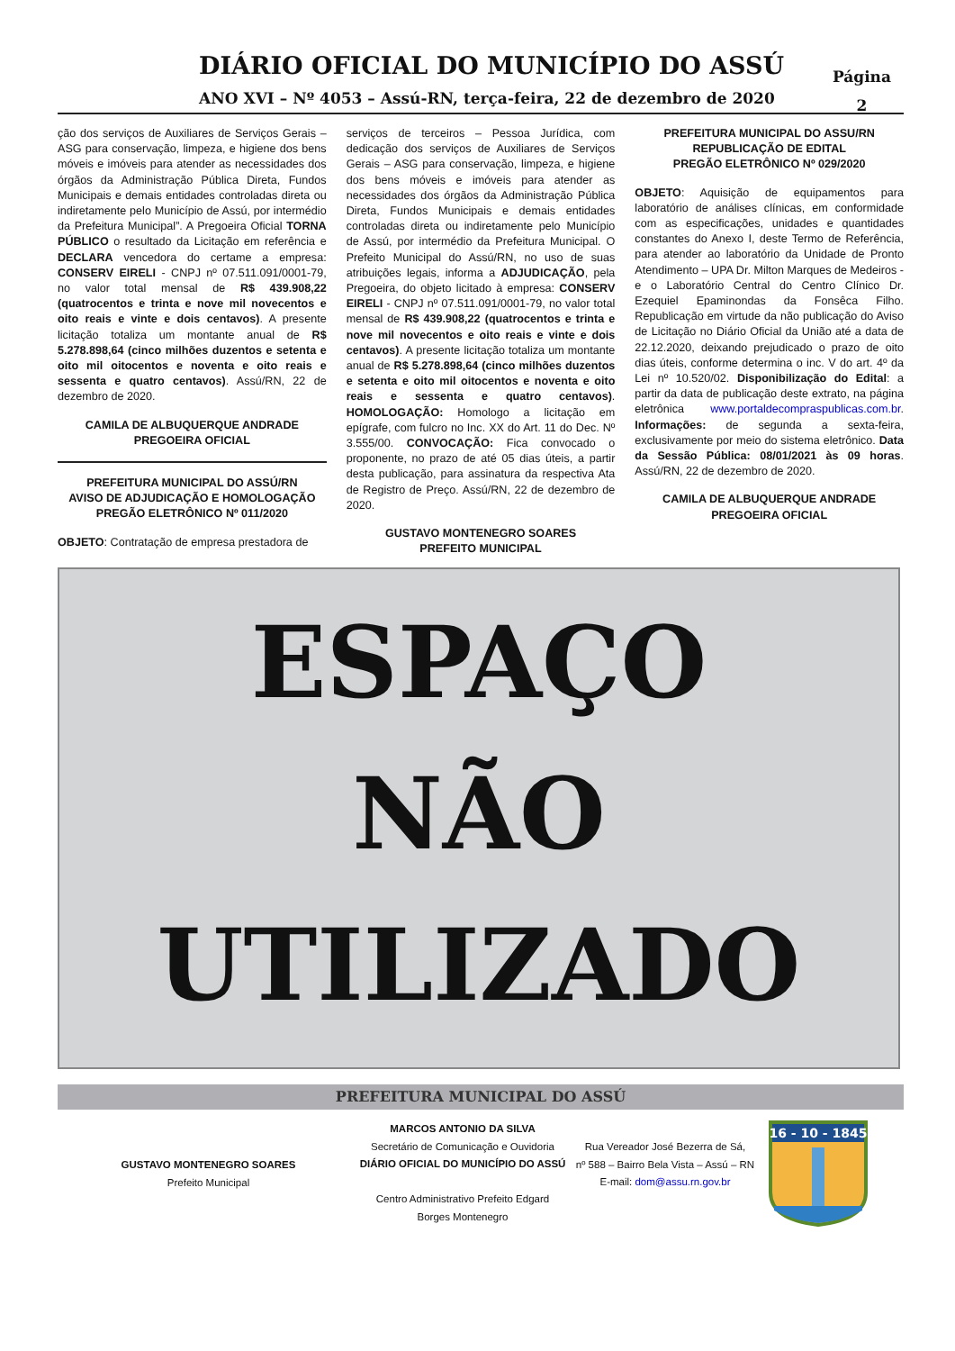DIÁRIO OFICIAL DO MUNICÍPIO DO ASSÚ
ANO XVI – Nº 4053 – Assú-RN, terça-feira, 22 de dezembro de 2020
Página
2
ção dos serviços de Auxiliares de Serviços Gerais – ASG para conservação, limpeza, e higiene dos bens móveis e imóveis para atender as necessidades dos órgãos da Administração Pública Direta, Fundos Municipais e demais entidades controladas direta ou indiretamente pelo Município de Assú, por intermédio da Prefeitura Municipal”. A Pregoeira Oficial TORNA PÚBLICO o resultado da Licitação em referência e DECLARA vencedora do certame a empresa: CONSERV EIRELI - CNPJ nº 07.511.091/0001-79, no valor total mensal de R$ 439.908,22 (quatrocentos e trinta e nove mil novecentos e oito reais e vinte e dois centavos). A presente licitação totaliza um montante anual de R$ 5.278.898,64 (cinco milhões duzentos e setenta e oito mil oitocentos e noventa e oito reais e sessenta e quatro centavos). Assú/RN, 22 de dezembro de 2020.
CAMILA DE ALBUQUERQUE ANDRADE
PREGOEIRA OFICIAL
PREFEITURA MUNICIPAL DO ASSÚ/RN
AVISO DE ADJUDICAÇÃO E HOMOLOGAÇÃO
PREGÃO ELETRÔNICO Nº 011/2020
OBJETO: Contratação de empresa prestadora de
serviços de terceiros – Pessoa Jurídica, com dedicação dos serviços de Auxiliares de Serviços Gerais – ASG para conservação, limpeza, e higiene dos bens móveis e imóveis para atender as necessidades dos órgãos da Administração Pública Direta, Fundos Municipais e demais entidades controladas direta ou indiretamente pelo Município de Assú, por intermédio da Prefeitura Municipal. O Prefeito Municipal do Assú/RN, no uso de suas atribuições legais, informa a ADJUDICAÇÃO, pela Pregoeira, do objeto licitado à empresa: CONSERV EIRELI - CNPJ nº 07.511.091/0001-79, no valor total mensal de R$ 439.908,22 (quatrocentos e trinta e nove mil novecentos e oito reais e vinte e dois centavos). A presente licitação totaliza um montante anual de R$ 5.278.898,64 (cinco milhões duzentos e setenta e oito mil oitocentos e noventa e oito reais e sessenta e quatro centavos). HOMOLOGAÇÃO: Homologo a licitação em epígrafe, com fulcro no Inc. XX do Art. 11 do Dec. Nº 3.555/00. CONVOCAÇÃO: Fica convocado o proponente, no prazo de até 05 dias úteis, a partir desta publicação, para assinatura da respectiva Ata de Registro de Preço. Assú/RN, 22 de dezembro de 2020.
GUSTAVO MONTENEGRO SOARES
PREFEITO MUNICIPAL
PREFEITURA MUNICIPAL DO ASSU/RN
REPUBLICAÇÃO DE EDITAL
PREGÃO ELETRÔNICO Nº 029/2020
OBJETO: Aquisição de equipamentos para laboratório de análises clínicas, em conformidade com as especificações, unidades e quantidades constantes do Anexo I, deste Termo de Referência, para atender ao laboratório da Unidade de Pronto Atendimento – UPA Dr. Milton Marques de Medeiros - e o Laboratório Central do Centro Clínico Dr. Ezequiel Epaminondas da Fonsêca Filho. Republicação em virtude da não publicação do Aviso de Licitação no Diário Oficial da União até a data de 22.12.2020, deixando prejudicado o prazo de oito dias úteis, conforme determina o inc. V do art. 4º da Lei nº 10.520/02. Disponibilização do Edital: a partir da data de publicação deste extrato, na página eletrônica www.portaldecompraspublicas.com.br. Informações: de segunda a sexta-feira, exclusivamente por meio do sistema eletrônico. Data da Sessão Pública: 08/01/2021 às 09 horas. Assú/RN, 22 de dezembro de 2020.
CAMILA DE ALBUQUERQUE ANDRADE
PREGOEIRA OFICIAL
ESPAÇO
NÃO
UTILIZADO
PREFEITURA MUNICIPAL DO ASSÚ
GUSTAVO MONTENEGRO SOARES
Prefeito Municipal
MARCOS ANTONIO DA SILVA
Secretário de Comunicação e Ouvidoria
DIÁRIO OFICIAL DO MUNICÍPIO DO ASSÚ
Centro Administrativo Prefeito Edgard Borges Montenegro
Rua Vereador José Bezerra de Sá,
nº 588 – Bairro Bela Vista – Assú – RN
E-mail: dom@assu.rn.gov.br
16 - 10 - 1845